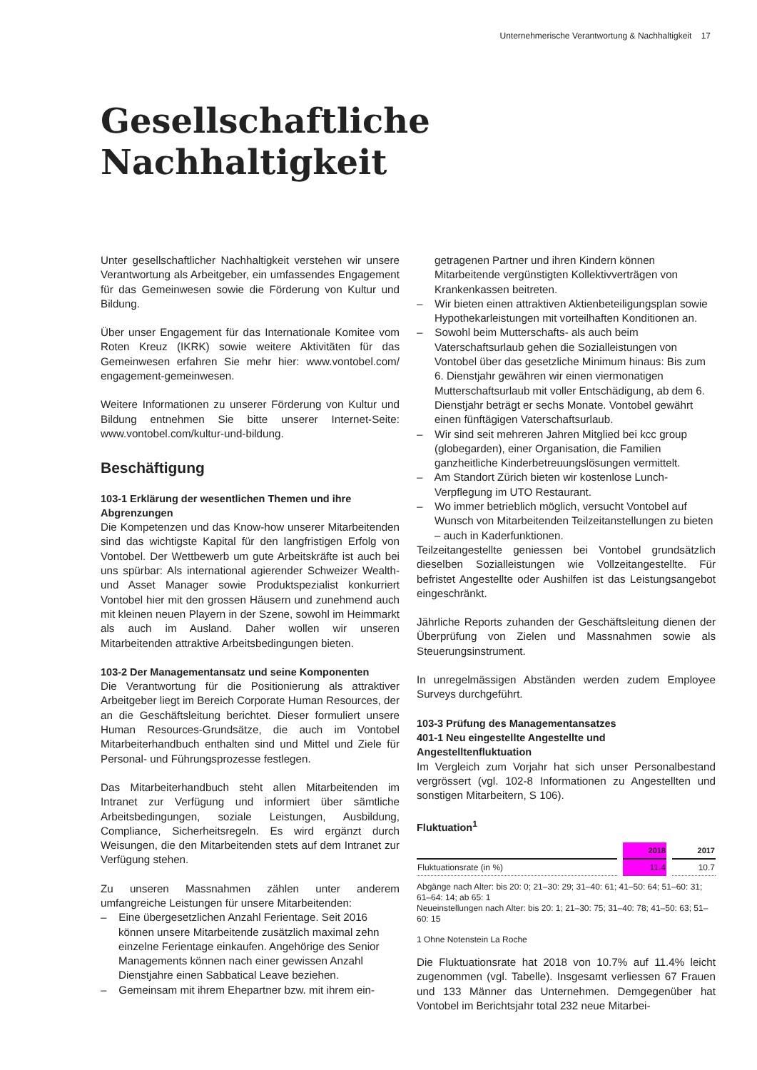Unternehmerische Verantwortung & Nachhaltigkeit 17
Gesellschaftliche
Nachhaltigkeit
Unter gesellschaftlicher Nachhaltigkeit verstehen wir unsere Verantwortung als Arbeitgeber, ein umfassendes Engagement für das Gemeinwesen sowie die Förderung von Kultur und Bildung.
Über unser Engagement für das Internationale Komitee vom Roten Kreuz (IKRK) sowie weitere Aktivitäten für das Gemeinwesen erfahren Sie mehr hier: www.vontobel.com/ engagement-gemeinwesen.
Weitere Informationen zu unserer Förderung von Kultur und Bildung entnehmen Sie bitte unserer Internet-Seite: www.vontobel.com/kultur-und-bildung.
Beschäftigung
103-1 Erklärung der wesentlichen Themen und ihre Abgrenzungen
Die Kompetenzen und das Know-how unserer Mitarbeitenden sind das wichtigste Kapital für den langfristigen Erfolg von Vontobel. Der Wettbewerb um gute Arbeitskräfte ist auch bei uns spürbar: Als international agierender Schweizer Wealth- und Asset Manager sowie Produktspezialist konkurriert Vontobel hier mit den grossen Häusern und zunehmend auch mit kleinen neuen Playern in der Szene, sowohl im Heimmarkt als auch im Ausland. Daher wollen wir unseren Mitarbeitenden attraktive Arbeitsbedingungen bieten.
103-2 Der Managementansatz und seine Komponenten
Die Verantwortung für die Positionierung als attraktiver Arbeitgeber liegt im Bereich Corporate Human Resources, der an die Geschäftsleitung berichtet. Dieser formuliert unsere Human Resources-Grundsätze, die auch im Vontobel Mitarbeiterhandbuch enthalten sind und Mittel und Ziele für Personal- und Führungsprozesse festlegen.
Das Mitarbeiterhandbuch steht allen Mitarbeitenden im Intranet zur Verfügung und informiert über sämtliche Arbeitsbedingungen, soziale Leistungen, Ausbildung, Compliance, Sicherheitsregeln. Es wird ergänzt durch Weisungen, die den Mitarbeitenden stets auf dem Intranet zur Verfügung stehen.
Zu unseren Massnahmen zählen unter anderem umfangreiche Leistungen für unsere Mitarbeitenden:
– Eine übergesetzlichen Anzahl Ferientage. Seit 2016 können unsere Mitarbeitende zusätzlich maximal zehn einzelne Ferientage einkaufen. Angehörige des Senior Managements können nach einer gewissen Anzahl Dienstjahre einen Sabbatical Leave beziehen.
– Gemeinsam mit ihrem Ehepartner bzw. mit ihrem ein-
getragenen Partner und ihren Kindern können Mitarbeitende vergünstigten Kollektivverträgen von Krankenkassen beitreten.
– Wir bieten einen attraktiven Aktienbeteiligungsplan sowie Hypothekarleistungen mit vorteilhaften Konditionen an.
– Sowohl beim Mutterschafts- als auch beim Vaterschaftsurlaub gehen die Sozialleistungen von Vontobel über das gesetzliche Minimum hinaus: Bis zum 6. Dienstjahr gewähren wir einen viermonatigen Mutterschaftsurlaub mit voller Entschädigung, ab dem 6. Dienstjahr beträgt er sechs Monate. Vontobel gewährt einen fünftägigen Vaterschaftsurlaub.
– Wir sind seit mehreren Jahren Mitglied bei kcc group (globegarden), einer Organisation, die Familien ganzheitliche Kinderbetreuungslösungen vermittelt.
– Am Standort Zürich bieten wir kostenlose Lunch-Verpflegung im UTO Restaurant.
– Wo immer betrieblich möglich, versucht Vontobel auf Wunsch von Mitarbeitenden Teilzeitanstellungen zu bieten – auch in Kaderfunktionen.
Teilzeitangestellte geniessen bei Vontobel grundsätzlich dieselben Sozialleistungen wie Vollzeitangestellte. Für befristet Angestellte oder Aushilfen ist das Leistungsangebot eingeschränkt.
Jährliche Reports zuhanden der Geschäftsleitung dienen der Überprüfung von Zielen und Massnahmen sowie als Steuerungsinstrument.
In unregelmässigen Abständen werden zudem Employee Surveys durchgeführt.
103-3 Prüfung des Managementansatzes
401-1 Neu eingestellte Angestellte und Angestelltenfluktuation
Im Vergleich zum Vorjahr hat sich unser Personalbestand vergrössert (vgl. 102-8 Informationen zu Angestellten und sonstigen Mitarbeitern, S 106).
Fluktuation<sup>1</sup>
| | 2018 | 2017 |
| --- | --- | --- |
| Fluktuationsrate (in %) | 11.4 | 10.7 |
Abgänge nach Alter: bis 20: 0; 21–30: 29; 31–40: 61; 41–50: 64; 51–60: 31; 61–64: 14; ab 65: 1
Neueinstellungen nach Alter: bis 20: 1; 21–30: 75; 31–40: 78; 41–50: 63; 51–60: 15
1 Ohne Notenstein La Roche
Die Fluktuationsrate hat 2018 von 10.7% auf 11.4% leicht zugenommen (vgl. Tabelle). Insgesamt verliessen 67 Frauen und 133 Männer das Unternehmen. Demgegenüber hat Vontobel im Berichtsjahr total 232 neue Mitarbei-